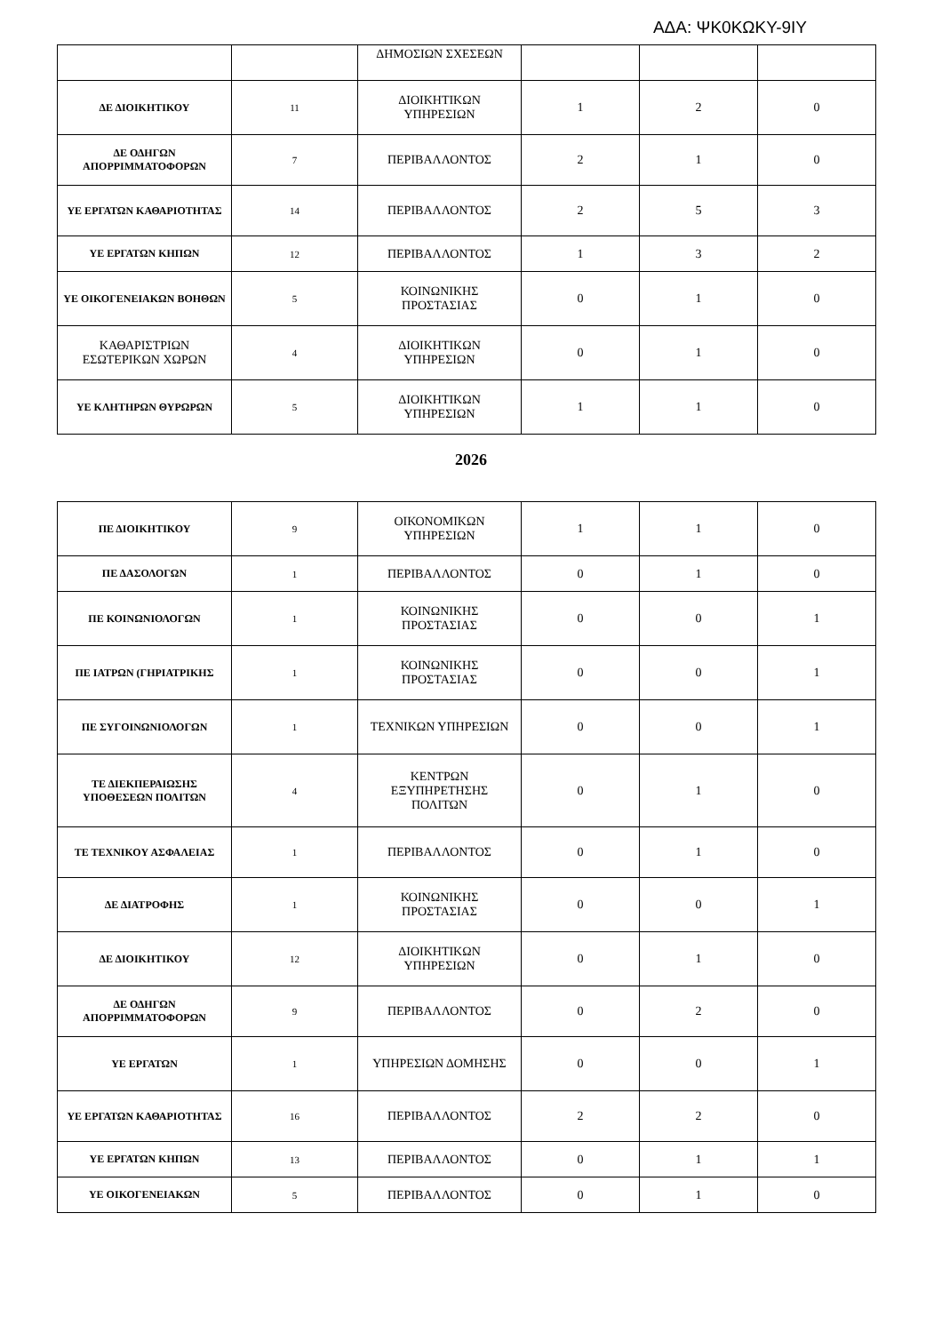ΑΔΑ: ΨΚ0ΚΩΚΥ-9ΙΥ
| | | ΔΗΜΟΣΙΩΝ ΣΧΕΣΕΩΝ | | | |
| ΔΕ ΔΙΟΙΚΗΤΙΚΟΥ | 11 | ΔΙΟΙΚΗΤΙΚΩΝ ΥΠΗΡΕΣΙΩΝ | 1 | 2 | 0 |
| ΔΕ ΟΔΗΓΩΝ ΑΠΟΡΡΙΜΜΑΤΟΦΟΡΩΝ | 7 | ΠΕΡΙΒΑΛΛΟΝΤΟΣ | 2 | 1 | 0 |
| ΥΕ ΕΡΓΑΤΩΝ ΚΑΘΑΡΙΟΤΗΤΑΣ | 14 | ΠΕΡΙΒΑΛΛΟΝΤΟΣ | 2 | 5 | 3 |
| ΥΕ ΕΡΓΑΤΩΝ ΚΗΠΩΝ | 12 | ΠΕΡΙΒΑΛΛΟΝΤΟΣ | 1 | 3 | 2 |
| ΥΕ ΟΙΚΟΓΕΝΕΙΑΚΩΝ ΒΟΗΘΩΝ | 5 | ΚΟΙΝΩΝΙΚΗΣ ΠΡΟΣΤΑΣΙΑΣ | 0 | 1 | 0 |
| ΚΑΘΑΡΙΣΤΡΙΩΝ ΕΣΩΤΕΡΙΚΩΝ ΧΩΡΩΝ | 4 | ΔΙΟΙΚΗΤΙΚΩΝ ΥΠΗΡΕΣΙΩΝ | 0 | 1 | 0 |
| ΥΕ ΚΛΗΤΗΡΩΝ ΘΥΡΩΡΩΝ | 5 | ΔΙΟΙΚΗΤΙΚΩΝ ΥΠΗΡΕΣΙΩΝ | 1 | 1 | 0 |
2026
| ΠΕ ΔΙΟΙΚΗΤΙΚΟΥ | 9 | ΟΙΚΟΝΟΜΙΚΩΝ ΥΠΗΡΕΣΙΩΝ | 1 | 1 | 0 |
| ΠΕ ΔΑΣΟΛΟΓΩΝ | 1 | ΠΕΡΙΒΑΛΛΟΝΤΟΣ | 0 | 1 | 0 |
| ΠΕ ΚΟΙΝΩΝΙΟΛΟΓΩΝ | 1 | ΚΟΙΝΩΝΙΚΗΣ ΠΡΟΣΤΑΣΙΑΣ | 0 | 0 | 1 |
| ΠΕ ΙΑΤΡΩΝ (ΓΗΡΙΑΤΡΙΚΗΣ | 1 | ΚΟΙΝΩΝΙΚΗΣ ΠΡΟΣΤΑΣΙΑΣ | 0 | 0 | 1 |
| ΠΕ ΣΥΓΟΙΝΩΝΙΟΛΟΓΩΝ | 1 | ΤΕΧΝΙΚΩΝ ΥΠΗΡΕΣΙΩΝ | 0 | 0 | 1 |
| ΤΕ ΔΙΕΚΠΕΡΑΙΩΣΗΣ ΥΠΟΘΕΣΕΩΝ ΠΟΛΙΤΩΝ | 4 | ΚΕΝΤΡΩΝ ΕΞΥΠΗΡΕΤΗΣΗΣ ΠΟΛΙΤΩΝ | 0 | 1 | 0 |
| ΤΕ ΤΕΧΝΙΚΟΥ ΑΣΦΑΛΕΙΑΣ | 1 | ΠΕΡΙΒΑΛΛΟΝΤΟΣ | 0 | 1 | 0 |
| ΔΕ ΔΙΑΤΡΟΦΗΣ | 1 | ΚΟΙΝΩΝΙΚΗΣ ΠΡΟΣΤΑΣΙΑΣ | 0 | 0 | 1 |
| ΔΕ ΔΙΟΙΚΗΤΙΚΟΥ | 12 | ΔΙΟΙΚΗΤΙΚΩΝ ΥΠΗΡΕΣΙΩΝ | 0 | 1 | 0 |
| ΔΕ ΟΔΗΓΩΝ ΑΠΟΡΡΙΜΜΑΤΟΦΟΡΩΝ | 9 | ΠΕΡΙΒΑΛΛΟΝΤΟΣ | 0 | 2 | 0 |
| ΥΕ ΕΡΓΑΤΩΝ | 1 | ΥΠΗΡΕΣΙΩΝ ΔΟΜΗΣΗΣ | 0 | 0 | 1 |
| ΥΕ ΕΡΓΑΤΩΝ ΚΑΘΑΡΙΟΤΗΤΑΣ | 16 | ΠΕΡΙΒΑΛΛΟΝΤΟΣ | 2 | 2 | 0 |
| ΥΕ ΕΡΓΑΤΩΝ ΚΗΠΩΝ | 13 | ΠΕΡΙΒΑΛΛΟΝΤΟΣ | 0 | 1 | 1 |
| ΥΕ ΟΙΚΟΓΕΝΕΙΑΚΩΝ | 5 | ΠΕΡΙΒΑΛΛΟΝΤΟΣ | 0 | 1 | 0 |